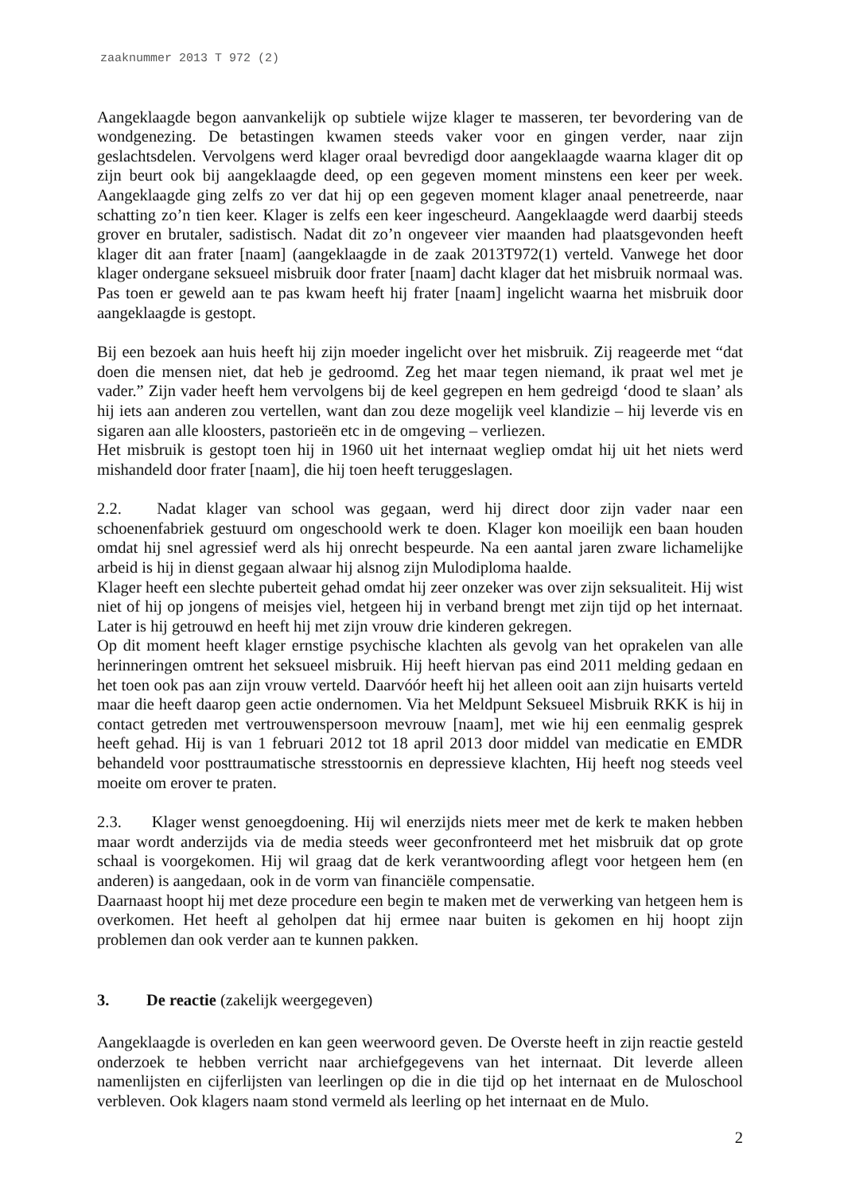zaaknummer 2013 T 972 (2)
Aangeklaagde begon aanvankelijk op subtiele wijze klager te masseren, ter bevordering van de wondgenezing. De betastingen kwamen steeds vaker voor en gingen verder, naar zijn geslachtsdelen. Vervolgens werd klager oraal bevredigd door aangeklaagde waarna klager dit op zijn beurt ook bij aangeklaagde deed, op een gegeven moment minstens een keer per week. Aangeklaagde ging zelfs zo ver dat hij op een gegeven moment klager anaal penetreerde, naar schatting zo’n tien keer. Klager is zelfs een keer ingescheurd. Aangeklaagde werd daarbij steeds grover en brutaler, sadistisch. Nadat dit zo’n ongeveer vier maanden had plaatsgevonden heeft klager dit aan frater [naam] (aangeklaagde in de zaak 2013T972(1) verteld. Vanwege het door klager ondergane seksueel misbruik door frater [naam] dacht klager dat het misbruik normaal was. Pas toen er geweld aan te pas kwam heeft hij frater [naam] ingelicht waarna het misbruik door aangeklaagde is gestopt.
Bij een bezoek aan huis heeft hij zijn moeder ingelicht over het misbruik. Zij reageerde met “dat doen die mensen niet, dat heb je gedroomd. Zeg het maar tegen niemand, ik praat wel met je vader.” Zijn vader heeft hem vervolgens bij de keel gegrepen en hem gedreigd ‘dood te slaan’ als hij iets aan anderen zou vertellen, want dan zou deze mogelijk veel klandizie – hij leverde vis en sigaren aan alle kloosters, pastorieën etc in de omgeving – verliezen.
Het misbruik is gestopt toen hij in 1960 uit het internaat wegliep omdat hij uit het niets werd mishandeld door frater [naam], die hij toen heeft teruggeslagen.
2.2. Nadat klager van school was gegaan, werd hij direct door zijn vader naar een schoenenfabriek gestuurd om ongeschoold werk te doen. Klager kon moeilijk een baan houden omdat hij snel agressief werd als hij onrecht bespeurde. Na een aantal jaren zware lichamelijke arbeid is hij in dienst gegaan alwaar hij alsnog zijn Mulodiploma haalde.
Klager heeft een slechte puberteit gehad omdat hij zeer onzeker was over zijn seksualiteit. Hij wist niet of hij op jongens of meisjes viel, hetgeen hij in verband brengt met zijn tijd op het internaat. Later is hij getrouwd en heeft hij met zijn vrouw drie kinderen gekregen.
Op dit moment heeft klager ernstige psychische klachten als gevolg van het oprakelen van alle herinneringen omtrent het seksueel misbruik. Hij heeft hiervan pas eind 2011 melding gedaan en het toen ook pas aan zijn vrouw verteld. Daarvóór heeft hij het alleen ooit aan zijn huisarts verteld maar die heeft daarop geen actie ondernomen. Via het Meldpunt Seksueel Misbruik RKK is hij in contact getreden met vertrouwenspersoon mevrouw [naam], met wie hij een eenmalig gesprek heeft gehad. Hij is van 1 februari 2012 tot 18 april 2013 door middel van medicatie en EMDR behandeld voor posttraumatische stresstoornis en depressieve klachten, Hij heeft nog steeds veel moeite om erover te praten.
2.3. Klager wenst genoegdoening. Hij wil enerzijds niets meer met de kerk te maken hebben maar wordt anderzijds via de media steeds weer geconfronteerd met het misbruik dat op grote schaal is voorgekomen. Hij wil graag dat de kerk verantwoording aflegt voor hetgeen hem (en anderen) is aangedaan, ook in de vorm van financiële compensatie.
Daarnaast hoopt hij met deze procedure een begin te maken met de verwerking van hetgeen hem is overkomen. Het heeft al geholpen dat hij ermee naar buiten is gekomen en hij hoopt zijn problemen dan ook verder aan te kunnen pakken.
3. De reactie (zakelijk weergegeven)
Aangeklaagde is overleden en kan geen weerwoord geven. De Overste heeft in zijn reactie gesteld onderzoek te hebben verricht naar archiefgegevens van het internaat. Dit leverde alleen namenlijsten en cijferlijsten van leerlingen op die in die tijd op het internaat en de Muloschool verbleven. Ook klagers naam stond vermeld als leerling op het internaat en de Mulo.
2